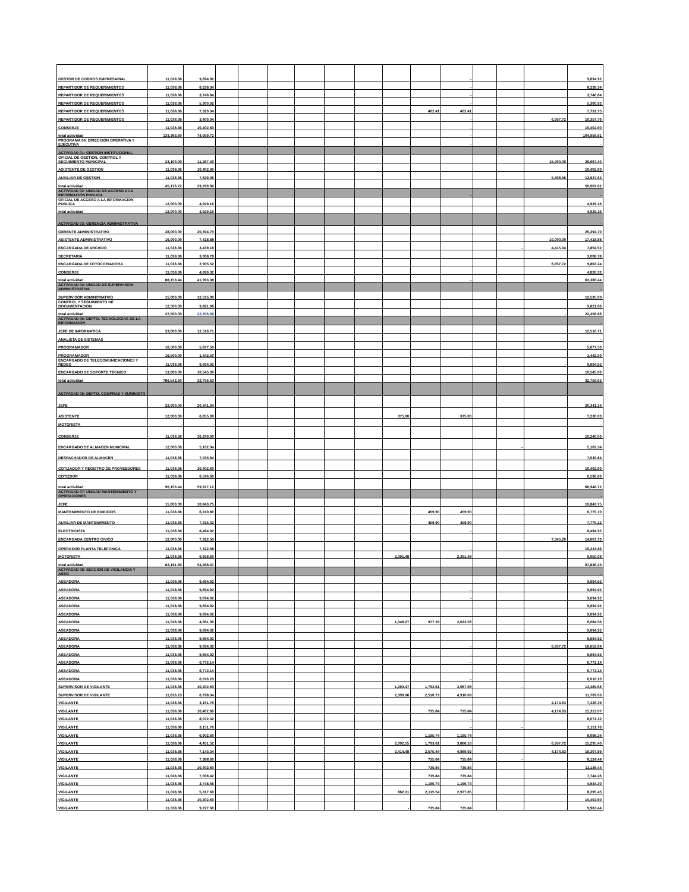| GESTOR DE COBROS EMPRESARIAL | 11,038.36 | 9,694.92 | | | | | | | | | - | | | | 9,694.92 |
| REPARTIDOR DE REQUERIMIENTOS | 11,038.36 | 8,228.34 | | | | | | | | | - | | | | 8,228.34 |
| REPARTIDOR DE REQUERIMIENTOS | 11,038.36 | 3,746.84 | | | | | | | | | - | | | | 3,746.84 |
| REPARTIDOR DE REQUERIMIENTOS | 11,038.36 | 5,300.92 | | | | | | | | | - | | | | 5,300.92 |
| REPARTIDOR DE REQUERIMIENTOS | 11,038.36 | 7,329.34 | | | | | | | | 402.41 | 402.41 | | | | 7,731.75 |
| REPARTIDOR DE REQUERIMIENTOS | 11,038.36 | 3,400.04 | | | | | | | | | - | | | 6,957.72 | 10,357.76 |
| CONSERJE | 11,038.36 | 10,402.60 | | | | | | | | | - | | | | 10,402.60 |
| total actividad | 133,383.60 | 74,059.72 | | | | | | | | | - | | | | 104,958.81 |
| PROGRAMA 04: DIRECCION OPERATIVA Y EJECUTIVA | | | | | | | | | | | - | | | | - |
| ACTIVIDAD 01: GESTION INSTITUCIONAL | | | | | | | | | | | | | | | - |
| OFICIAL DE GESTION, CONTROL Y SEGUIMIENTO MUNICIPAL | 23,100.00 | 11,267.40 | | | | | | | | | | | | 15,400.00 | 26,667.40 |
| ASISTENTE DE GESTION | 11,038.36 | 10,402.60 | | | | | | | | | | | | | 10,402.60 |
| AUXILIAR DE GESTION | 11,038.36 | 7,629.06 | | | | | | | | | | | | 5,308.56 | 12,937.62 |
| total actividad | 45,176.72 | 29,299.06 | | | | | | | | | | | | | 50,007.62 |
| ACTIVIDAD 02: UNIDAD DE ACCESO A LA INFORMACION PUBLICA | | | | | | | | | | | - | | | | - |
| OFICIAL DE ACCESO A LA INFORMACION PUBLICA | 12,000.00 | 4,929.16 | | | | | | | | | | | | | 4,929.16 |
| total actividad | 12,000.00 | 4,929.16 | | | | | | | | | | | | | 4,929.16 |
| ACTIVIDAD 03: GERENCIA ADMINISTRATIVA | | | | | | | | | | | | | | | - |
| GERENTE ADMINISTRATIVO | 28,000.00 | 20,394.70 | | | | | | | | | | | | | 20,394.70 |
| ASISTENTE ADMINISTRATIVO | 16,000.00 | 7,418.88 | | | | | | | | | | | | 10,000.00 | 17,418.88 |
| ENCARGADA DE ARCHIVO | 11,038.36 | 3,439.18 | | | | | | | | | | | - | 4,415.34 | 7,854.52 |
| SECRETARIA | 11,038.36 | 3,008.78 | | | | | | | | | | | | | 3,008.78 |
| ENCARGADA DE FOTOCOPIADORA | 11,038.36 | 2,905.52 | | | | | | | | | | | | 6,957.72 | 9,863.24 |
| CONSERJE | 11,038.36 | 4,826.32 | | | | | | | | | | | | | 4,826.32 |
| total actividad | 88,153.44 | 41,993.38 | | | | | | | | | - | | | | 63,366.44 |
| ACTIVIDAD 04: UNIDAD DE SUPERVISION ADMINISTRATIVA | | | | | | | | | | | | | | | - |
| SUPERVISOR ADMINITRATIVO | 15,000.00 | 12,535.00 | | | | | | | | | | | | | 12,535.00 |
| CONTROL Y SEGUIMIENTO DE DOCUMENTACION | 12,500.00 | 9,821.66 | | | | | | | | | | | | | 9,821.66 |
| total actividad | 27,500.00 | 22,356.66 | | | | | | | | | | | | - | 22,356.66 |
| ACTIVIDAD 05: DEPTO. TECNOLOGIAS DE LA INFORMACION | | | | | | | | | | | | | | | - |
| JEFE DE INFORMATICA | 23,000.00 | 12,516.71 | | | | | | | | | | | | | 12,516.71 |
| ANALISTA DE SISTEMAS | - | | | | | | | | | | | | | | - |
| PROGRAMADOR | 16,500.00 | 5,677.50 | | | | | | | | | | | | | 5,677.50 |
| PROGRAMADOR | 16,500.00 | 1,442.50 | | | | | | | | | - | | | | 1,442.50 |
| ENCARGADO DE TELECOMUNICACIONES Y REDES | 11,038.36 | 9,694.92 | | | | | | | | | | | | - | 9,694.92 |
| ENCARGADO DE SOPORTE TECNICO | 13,000.00 | 10,545.00 | | | | | | | | | | | | | 10,545.00 |
| total actividad | 786,542.60 | 32,756.63 | | | | | | | | | | | | | 32,756.63 |
| ACTIVIDAD 06: DEPTO. COMPRAS Y SUMINISTR | - | | | | | | | | | | | | | | - |
| JEFE | 22,000.00 | 20,341.34 | | | | | | | | | | | | | 20,341.34 |
| ASISTENTE | 12,000.00 | 6,855.00 | | | | | | | 375.00 | | 375.00 | | | | 7,230.00 |
| MOTORISTA | - | - | | | | | | | | | | | | | - |
| CONSERJE | 11,038.36 | 10,240.00 | | | | | | | | | | | | | 10,240.00 |
| ENCARGADO DE ALMACEN MUNICIPAL | 12,000.00 | 5,102.34 | | | | | | | | | | | - | | 5,102.34 |
| DESPACHADOR DE ALMACEN | 11,038.36 | 7,035.84 | | | | | | | | | | | | | 7,035.84 |
| COTIZADOR Y REGISTRO DE PROVEEDORES | 11,038.36 | 10,402.60 | | | | | | | | | | | | | 10,402.60 |
| COTIZDOR | 11,038.36 | 6,596.60 | | | | | | | | | | | | | 6,596.60 |
| total actividad | 90,153.44 | 59,977.12 | | | | | | | | | | | | | 66,948.72 |
| ACTIVIDAD 07: UNIDAD MANTENIMIENTO Y OPERACIONES | | | | | | | | | | | | | | | - |
| JEFE | 15,000.00 | 10,843.75 | | | | | | | | | | | | | 10,843.75 |
| MANTENIMIENTO DE EDIFICIOS | 11,038.36 | 6,310.80 | | | | | | | | 459.90 | 459.90 | | | | 6,770.70 |
| AUXILIAR DE MANTENIMIENTO | 11,038.36 | 7,315.32 | | | | | | | | 459.90 | 459.90 | | | | 7,775.22 |
| ELECTRICISTA | 11,038.36 | 8,494.92 | | | | | | | | | - | | | | 8,494.92 |
| ENCARGADA CENTRO CIVICO | 12,000.00 | 7,322.50 | | | | | | | | | | | | 7,345.20 | 14,667.70 |
| OPERADOR PLANTA TELEFONICA | 11,038.36 | 7,322.58 | | | | | | | | | - | | | | 10,233.86 |
| MOTORISTA | 11,038.36 | 6,658.60 | | | | | | | 2,391.48 | | 2,391.48 | | | | 9,050.08 |
| total actividad | 82,191.80 | 54,268.47 | | | | | | | | | | | | | 67,836.23 |
| ACTIVIDAD 08: SECCION DE VIGILANCIA Y ASEO | | | | | | | | | | | | | | | - |
| ASEADORA | 11,038.36 | 9,694.92 | | | | | | | | | | | | | 9,694.92 |
| ASEADORA | 11,038.36 | 9,694.92 | | | | | | | | | - | | | | 9,694.92 |
| ASEADORA | 11,038.36 | 9,694.92 | | | | | | | | | - | | | | 9,694.92 |
| ASEADORA | 11,038.36 | 9,694.92 | | | | | | | | | | | | | 9,694.92 |
| ASEADORA | 11,038.36 | 9,694.92 | | | | | | | | | | | | | 9,694.92 |
| ASEADORA | 11,038.36 | 4,061.00 | | | | | | | 1,046.27 | 977.29 | 2,023.56 | | | | 6,084.56 |
| ASEADORA | 11,038.36 | 9,694.92 | | | | | | | | | | | | | 9,694.92 |
| ASEADORA | 11,038.36 | 9,694.92 | | | | | | | | | | | | | 9,694.92 |
| ASEADORA | 11,038.36 | 9,694.92 | | | | | | | | | - | | | 6,957.72 | 16,652.64 |
| ASEADORA | 11,038.36 | 9,694.92 | | | | | | | | | - | | | | 9,694.92 |
| ASEADORA | 11,038.36 | 6,772.14 | | | | | | | | | - | | | | 6,772.14 |
| ASEADORA | 11,038.36 | 6,772.14 | | | | | | | | | - | | | | 6,772.14 |
| ASEADORA | 11,038.36 | 6,016.20 | | | | | | | | | - | | | | 6,016.20 |
| SUPERVISOR DE VIGILANTE | 11,038.36 | 10,402.60 | | | | | | | 1,293.47 | 1,793.61 | 3,087.08 | | - | | 13,489.68 |
| SUPERVISOR DE VIGILANTE | 11,816.23 | 6,798.34 | | | | | | | 2,399.96 | 2,510.73 | 4,910.69 | | | | 11,709.03 |
| VIGILANTE | 11,038.36 | 3,151.76 | | | | | | | | | | | | 4,174.63 | 7,326.39 |
| VIGILANTE | 11,038.36 | 10,402.60 | | | | | | | | 735.84 | 735.84 | | | 4,174.63 | 15,313.07 |
| VIGILANTE | 11,038.36 | 8,072.32 | | | | | | | | | - | | | | 8,072.32 |
| VIGILANTE | 11,038.36 | 3,151.76 | | | | | | | | | - | | - | | 3,151.76 |
| VIGILANTE | 11,038.36 | 6,902.60 | | | | | | | | 1,195.74 | 1,195.74 | | | | 8,098.34 |
| VIGILANTE | 11,038.36 | 4,451.52 | | | | | | | 2,092.55 | 1,793.61 | 3,886.16 | | | 6,957.72 | 15,295.40 |
| VIGILANTE | 11,038.36 | 7,143.34 | | | | | | | 2,414.48 | 2,575.44 | 4,989.92 | | - | 4,174.63 | 16,307.89 |
| VIGILANTE | 11,038.36 | 7,388.60 | | | | | | | | 735.84 | 735.84 | | - | | 8,124.44 |
| VIGILANTE | 11,038.36 | 10,402.60 | | | | | | | | 735.84 | 735.84 | | | | 11,138.44 |
| VIGILANTE | 11,038.36 | 7,008.42 | | | | | | | | 735.84 | 735.84 | | | | 7,744.26 |
| VIGILANTE | 11,038.36 | 3,748.56 | | | | | | | | 1,195.74 | 1,195.74 | | | | 4,944.30 |
| VIGILANTE | 11,038.36 | 5,317.60 | | | | | | | 862.31 | 2,115.54 | 2,977.85 | | | | 8,295.45 |
| VIGILANTE | 11,038.36 | 10,402.60 | | | | | | | | | | | | | 10,402.60 |
| VIGILANTE | 11,038.36 | 9,227.60 | | | | | | | - | 735.84 | 735.84 | | | | 9,963.44 |